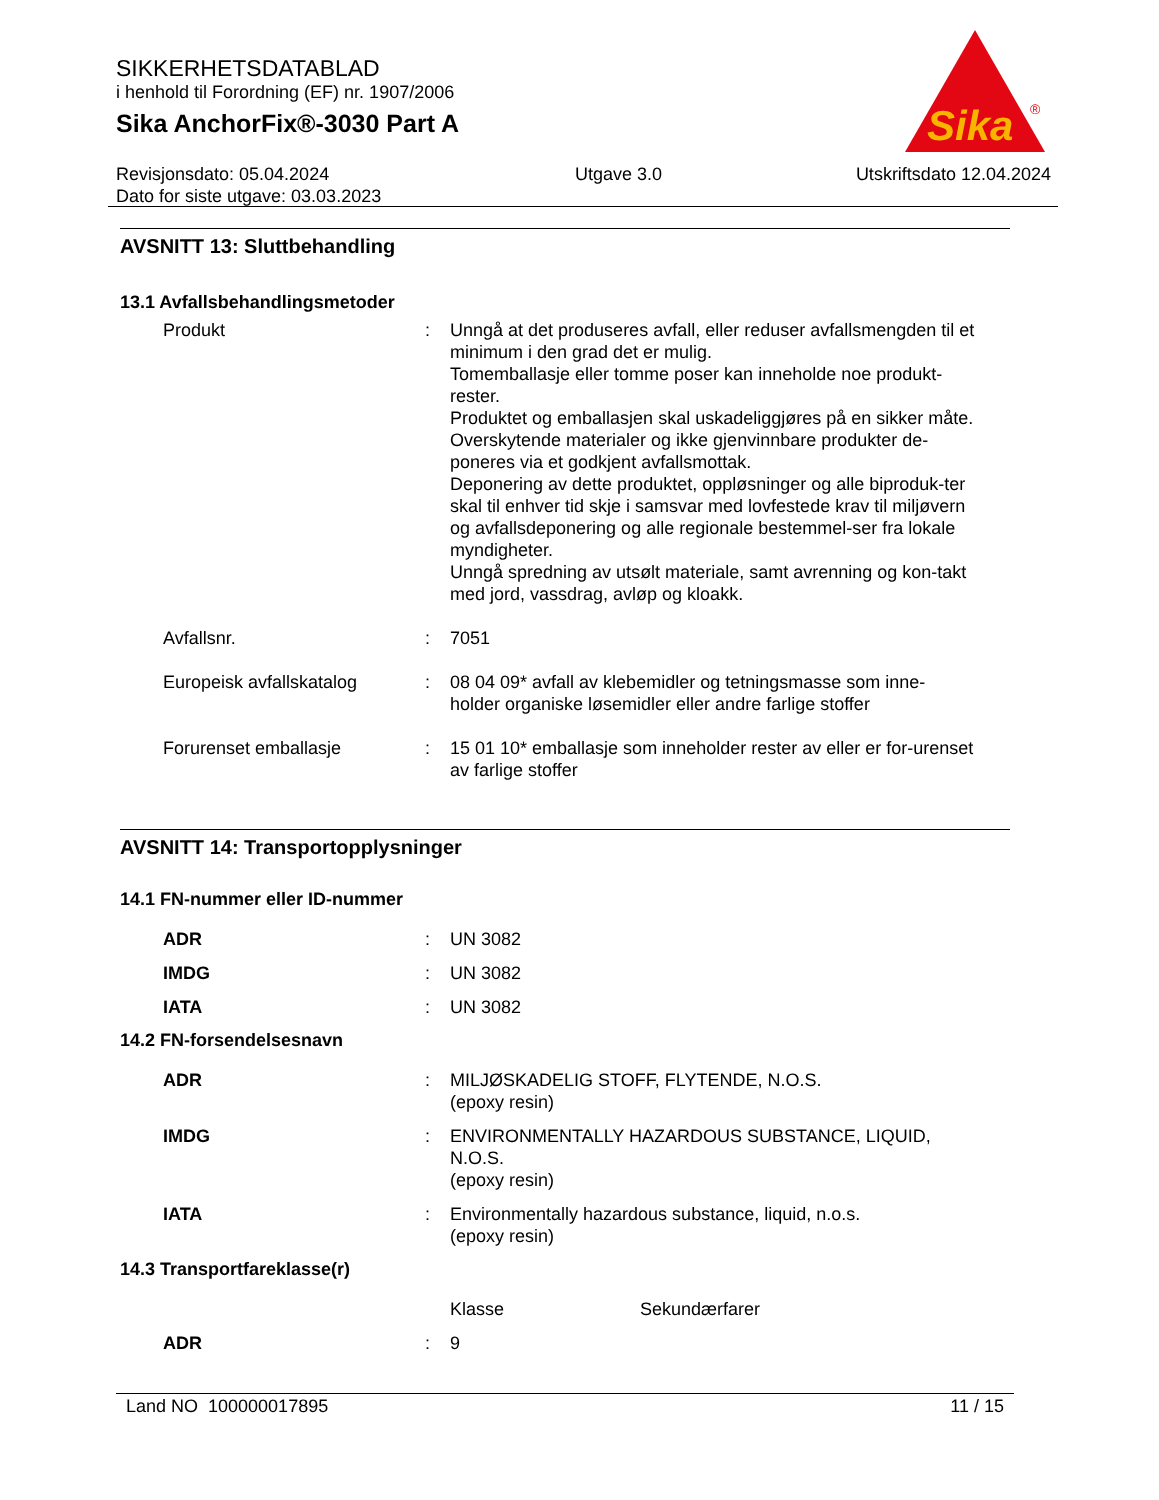SIKKERHETSDATABLAD
i henhold til Forordning (EF) nr. 1907/2006
Sika AnchorFix®-3030 Part A
Sika
®
Revisjonsdato: 05.04.2024
Dato for siste utgave: 03.03.2023
Utgave 3.0 Utskriftsdato 12.04.2024
AVSNITT 13: Sluttbehandling
13.1 Avfallsbehandlingsmetoder
Produkt : Unngå at det produseres avfall, eller reduser avfallsmengden til et minimum i den grad det er mulig.
Tomemballasje eller tomme poser kan inneholde noe produkt-rester.
Produktet og emballasjen skal uskadeliggjøres på en sikker måte.
Overskytende materialer og ikke gjenvinnbare produkter de-poneres via et godkjent avfallsmottak.
Deponering av dette produktet, oppløsninger og alle biproduk-ter skal til enhver tid skje i samsvar med lovfestede krav til miljøvern og avfallsdeponering og alle regionale bestemmel-ser fra lokale myndigheter.
Unngå spredning av utsølt materiale, samt avrenning og kon-takt med jord, vassdrag, avløp og kloakk.
Avfallsnr. : 7051
Europeisk avfallskatalog : 08 04 09* avfall av klebemidler og tetningsmasse som inne-holder organiske løsemidler eller andre farlige stoffer
Forurenset emballasje : 15 01 10* emballasje som inneholder rester av eller er for-urenset av farlige stoffer
AVSNITT 14: Transportopplysninger
14.1 FN-nummer eller ID-nummer
ADR : UN 3082
IMDG : UN 3082
IATA : UN 3082
14.2 FN-forsendelsesnavn
ADR : MILJØSKADELIG STOFF, FLYTENDE, N.O.S.
(epoxy resin)
IMDG : ENVIRONMENTALLY HAZARDOUS SUBSTANCE, LIQUID, N.O.S.
(epoxy resin)
IATA : Environmentally hazardous substance, liquid, n.o.s.
(epoxy resin)
14.3 Transportfareklasse(r)
Klasse Sekundærfarer
ADR : 9
Land NO 100000017895 11 / 15